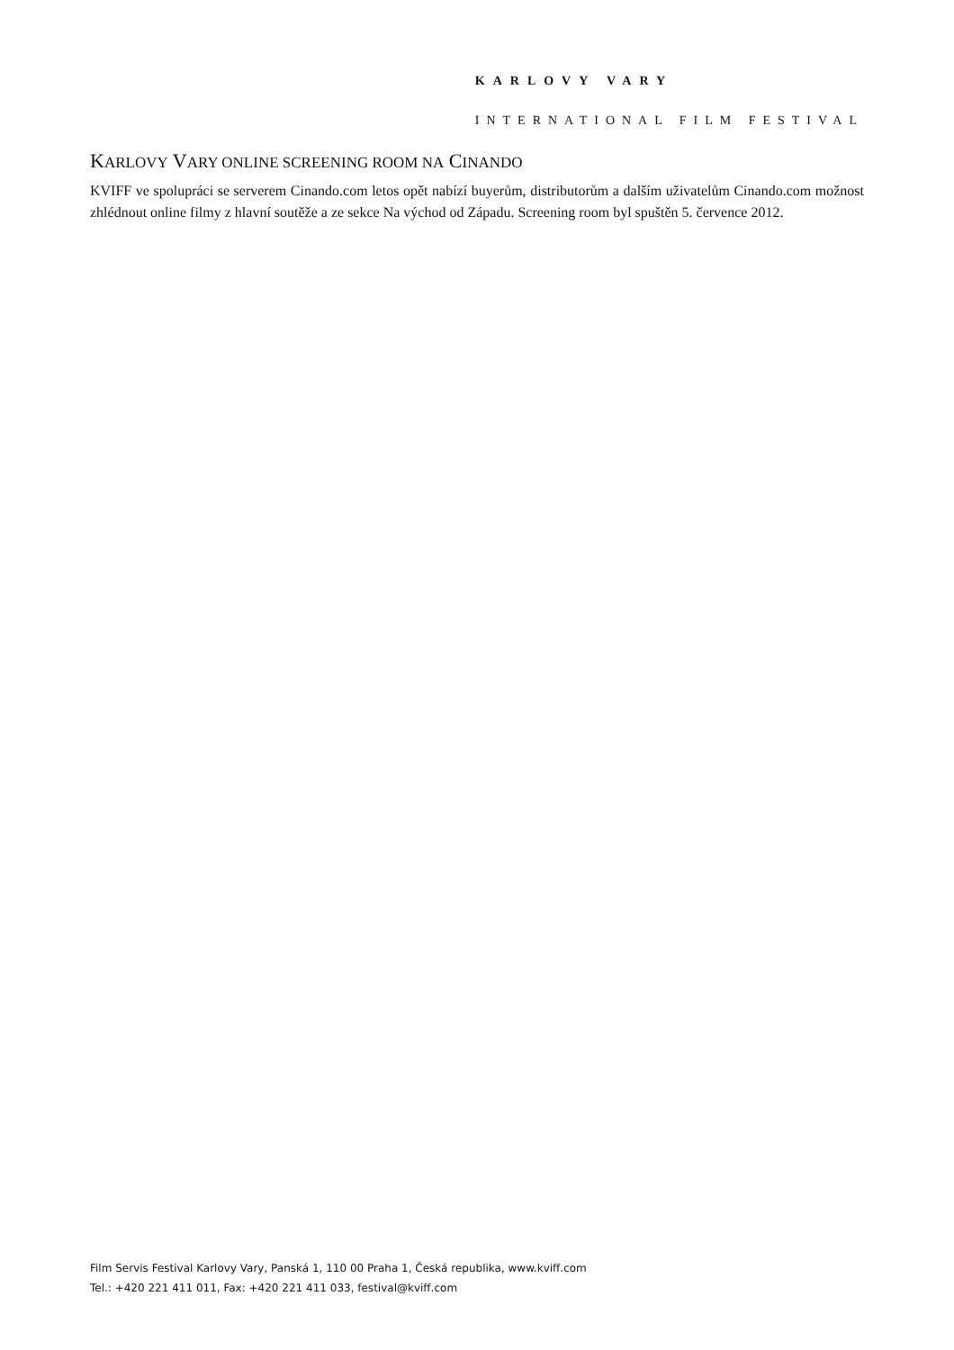KARLOVY VARY
INTERNATIONAL FILM FESTIVAL
KARLOVY VARY ONLINE SCREENING ROOM NA CINANDO
KVIFF ve spolupráci se serverem Cinando.com letos opět nabízí buyerům, distributorům a dalším uživatelům Cinando.com možnost zhlédnout online filmy z hlavní soutěže a ze sekce Na východ od Západu. Screening room byl spuštěn 5. července 2012.
Film Servis Festival Karlovy Vary, Panská 1, 110 00 Praha 1, Česká republika, www.kviff.com
Tel.: +420 221 411 011, Fax: +420 221 411 033, festival@kviff.com